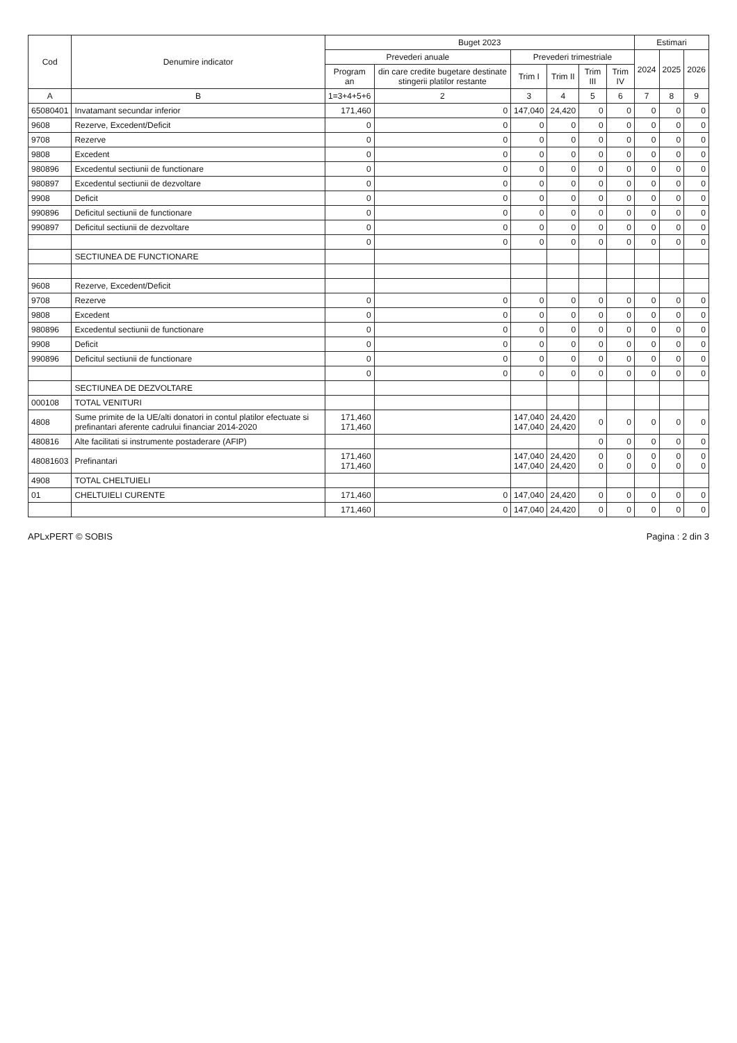| Cod | Denumire indicator | Buget 2023 | | | | | | Estimari | | |
| --- | --- | --- | --- | --- | --- | --- | --- | --- | --- | --- |
| | | Prevederi anuale | | Prevederi trimestriale | | | | 2024 | 2025 | 2026 |
| | | Program an | din care credite bugetare destinate stingerii platilor restante | Trim I | Trim II | Trim III | Trim IV | | | |
| A | B | 1=3+4+5+6 | 2 | 3 | 4 | 5 | 6 | 7 | 8 | 9 |
| 65080401 | Invatamant secundar inferior | 171,460 | 0 | 147,040 | 24,420 | 0 | 0 | 0 | 0 | 0 |
| 9608 | Rezerve, Excedent/Deficit | 0 | 0 | 0 | 0 | 0 | 0 | 0 | 0 | 0 |
| 9708 | Rezerve | 0 | 0 | 0 | 0 | 0 | 0 | 0 | 0 | 0 |
| 9808 | Excedent | 0 | 0 | 0 | 0 | 0 | 0 | 0 | 0 | 0 |
| 980896 | Excedentul sectiunii de functionare | 0 | 0 | 0 | 0 | 0 | 0 | 0 | 0 | 0 |
| 980897 | Excedentul sectiunii de dezvoltare | 0 | 0 | 0 | 0 | 0 | 0 | 0 | 0 | 0 |
| 9908 | Deficit | 0 | 0 | 0 | 0 | 0 | 0 | 0 | 0 | 0 |
| 990896 | Deficitul sectiunii de functionare | 0 | 0 | 0 | 0 | 0 | 0 | 0 | 0 | 0 |
| 990897 | Deficitul sectiunii de dezvoltare | 0 | 0 | 0 | 0 | 0 | 0 | 0 | 0 | 0 |
| | | 0 | 0 | 0 | 0 | 0 | 0 | 0 | 0 | 0 |
| | SECTIUNEA DE FUNCTIONARE | | | | | | | | | |
| 9608 | Rezerve, Excedent/Deficit | | | | | | | | | |
| 9708 | Rezerve | 0 | 0 | 0 | 0 | 0 | 0 | 0 | 0 | 0 |
| 9808 | Excedent | 0 | 0 | 0 | 0 | 0 | 0 | 0 | 0 | 0 |
| 980896 | Excedentul sectiunii de functionare | 0 | 0 | 0 | 0 | 0 | 0 | 0 | 0 | 0 |
| 9908 | Deficit | 0 | 0 | 0 | 0 | 0 | 0 | 0 | 0 | 0 |
| 990896 | Deficitul sectiunii de functionare | 0 | 0 | 0 | 0 | 0 | 0 | 0 | 0 | 0 |
| | | 0 | 0 | 0 | 0 | 0 | 0 | 0 | 0 | 0 |
| | SECTIUNEA DE DEZVOLTARE | | | | | | | | | |
| 000108 | TOTAL VENITURI | | | | | | | | | |
| 4808 | Sume primite de la UE/alti donatori in contul platilor efectuate si prefinantari aferente cadrului financiar 2014-2020 | 171,460 171,460 | | 147,040 147,040 | 24,420 24,420 | 0 | 0 | 0 | 0 | 0 |
| 480816 | Alte facilitati si instrumente postaderare (AFIP) | | | | | 0 | 0 | 0 | 0 | 0 |
| 48081603 | Prefinantari | 171,460 171,460 | | 147,040 147,040 | 24,420 24,420 | 0 0 | 0 0 | 0 0 | 0 0 | 0 0 |
| 4908 | TOTAL CHELTUIELI | | | | | | | | | |
| 01 | CHELTUIELI CURENTE | 171,460 | 0 | 147,040 | 24,420 | 0 | 0 | 0 | 0 | 0 |
| | | 171,460 | 0 | 147,040 | 24,420 | 0 | 0 | 0 | 0 | 0 |
APLxPERT © SOBIS Pagina : 2 din 3